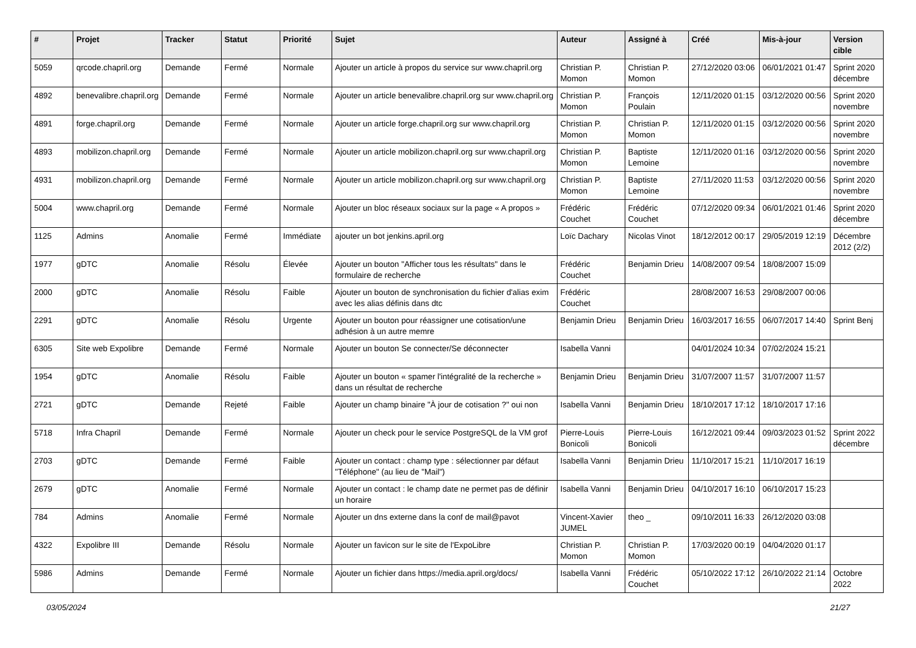| # | Projet | Tracker | Statut | Priorité | Sujet | Auteur | Assigné à | Créé | Mis-à-jour | Version cible |
| --- | --- | --- | --- | --- | --- | --- | --- | --- | --- | --- |
| 5059 | qrcode.chapril.org | Demande | Fermé | Normale | Ajouter un article à propos du service sur www.chapril.org | Christian P. Momon | Christian P. Momon | 27/12/2020 03:06 | 06/01/2021 01:47 | Sprint 2020 décembre |
| 4892 | benevalibre.chapril.org | Demande | Fermé | Normale | Ajouter un article benevalibre.chapril.org sur www.chapril.org | Christian P. Momon | François Poulain | 12/11/2020 01:15 | 03/12/2020 00:56 | Sprint 2020 novembre |
| 4891 | forge.chapril.org | Demande | Fermé | Normale | Ajouter un article forge.chapril.org sur www.chapril.org | Christian P. Momon | Christian P. Momon | 12/11/2020 01:15 | 03/12/2020 00:56 | Sprint 2020 novembre |
| 4893 | mobilizon.chapril.org | Demande | Fermé | Normale | Ajouter un article mobilizon.chapril.org sur www.chapril.org | Christian P. Momon | Baptiste Lemoine | 12/11/2020 01:16 | 03/12/2020 00:56 | Sprint 2020 novembre |
| 4931 | mobilizon.chapril.org | Demande | Fermé | Normale | Ajouter un article mobilizon.chapril.org sur www.chapril.org | Christian P. Momon | Baptiste Lemoine | 27/11/2020 11:53 | 03/12/2020 00:56 | Sprint 2020 novembre |
| 5004 | www.chapril.org | Demande | Fermé | Normale | Ajouter un bloc réseaux sociaux sur la page « A propos » | Frédéric Couchet | Frédéric Couchet | 07/12/2020 09:34 | 06/01/2021 01:46 | Sprint 2020 décembre |
| 1125 | Admins | Anomalie | Fermé | Immédiate | ajouter un bot jenkins.april.org | Loïc Dachary | Nicolas Vinot | 18/12/2012 00:17 | 29/05/2019 12:19 | Décembre 2012 (2/2) |
| 1977 | gDTC | Anomalie | Résolu | Élevée | Ajouter un bouton "Afficher tous les résultats" dans le formulaire de recherche | Frédéric Couchet | Benjamin Drieu | 14/08/2007 09:54 | 18/08/2007 15:09 | |
| 2000 | gDTC | Anomalie | Résolu | Faible | Ajouter un bouton de synchronisation du fichier d'alias exim avec les alias définis dans dtc | Frédéric Couchet | | 28/08/2007 16:53 | 29/08/2007 00:06 | |
| 2291 | gDTC | Anomalie | Résolu | Urgente | Ajouter un bouton pour réassigner une cotisation/une adhésion à un autre memre | Benjamin Drieu | Benjamin Drieu | 16/03/2017 16:55 | 06/07/2017 14:40 | Sprint Benj |
| 6305 | Site web Expolibre | Demande | Fermé | Normale | Ajouter un bouton Se connecter/Se déconnecter | Isabella Vanni | | 04/01/2024 10:34 | 07/02/2024 15:21 | |
| 1954 | gDTC | Anomalie | Résolu | Faible | Ajouter un bouton « spamer l'intégralité de la recherche » dans un résultat de recherche | Benjamin Drieu | Benjamin Drieu | 31/07/2007 11:57 | 31/07/2007 11:57 | |
| 2721 | gDTC | Demande | Rejeté | Faible | Ajouter un champ binaire "À jour de cotisation ?" oui non | Isabella Vanni | Benjamin Drieu | 18/10/2017 17:12 | 18/10/2017 17:16 | |
| 5718 | Infra Chapril | Demande | Fermé | Normale | Ajouter un check pour le service PostgreSQL de la VM grof | Pierre-Louis Bonicoli | Pierre-Louis Bonicoli | 16/12/2021 09:44 | 09/03/2023 01:52 | Sprint 2022 décembre |
| 2703 | gDTC | Demande | Fermé | Faible | Ajouter un contact : champ type : sélectionner par défaut "Téléphone" (au lieu de "Mail") | Isabella Vanni | Benjamin Drieu | 11/10/2017 15:21 | 11/10/2017 16:19 | |
| 2679 | gDTC | Anomalie | Fermé | Normale | Ajouter un contact : le champ date ne permet pas de définir un horaire | Isabella Vanni | Benjamin Drieu | 04/10/2017 16:10 | 06/10/2017 15:23 | |
| 784 | Admins | Anomalie | Fermé | Normale | Ajouter un dns externe dans la conf de mail@pavot | Vincent-Xavier JUMEL | theo _ | 09/10/2011 16:33 | 26/12/2020 03:08 | |
| 4322 | Expolibre III | Demande | Résolu | Normale | Ajouter un favicon sur le site de l'ExpoLibre | Christian P. Momon | Christian P. Momon | 17/03/2020 00:19 | 04/04/2020 01:17 | |
| 5986 | Admins | Demande | Fermé | Normale | Ajouter un fichier dans https://media.april.org/docs/ | Isabella Vanni | Frédéric Couchet | 05/10/2022 17:12 | 26/10/2022 21:14 | Octobre 2022 |
03/05/2024 21/27